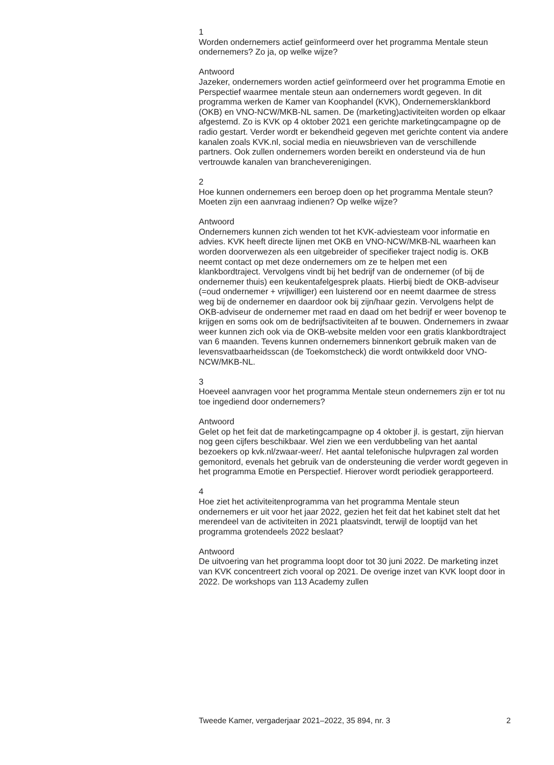1
Worden ondernemers actief geïnformeerd over het programma Mentale steun ondernemers? Zo ja, op welke wijze?
Antwoord
Jazeker, ondernemers worden actief geïnformeerd over het programma Emotie en Perspectief waarmee mentale steun aan ondernemers wordt gegeven. In dit programma werken de Kamer van Koophandel (KVK), Ondernemersklankbord (OKB) en VNO-NCW/MKB-NL samen. De (marketing)activiteiten worden op elkaar afgestemd. Zo is KVK op 4 oktober 2021 een gerichte marketingcampagne op de radio gestart. Verder wordt er bekendheid gegeven met gerichte content via andere kanalen zoals KVK.nl, social media en nieuwsbrieven van de verschillende partners. Ook zullen ondernemers worden bereikt en ondersteund via de hun vertrouwde kanalen van brancheverenigingen.
2
Hoe kunnen ondernemers een beroep doen op het programma Mentale steun? Moeten zijn een aanvraag indienen? Op welke wijze?
Antwoord
Ondernemers kunnen zich wenden tot het KVK-adviesteam voor informatie en advies. KVK heeft directe lijnen met OKB en VNO-NCW/MKB-NL waarheen kan worden doorverwezen als een uitgebreider of specifieker traject nodig is. OKB neemt contact op met deze ondernemers om ze te helpen met een klankbordtraject. Vervolgens vindt bij het bedrijf van de ondernemer (of bij de ondernemer thuis) een keukentafelgesprek plaats. Hierbij biedt de OKB-adviseur (=oud ondernemer + vrijwilliger) een luisterend oor en neemt daarmee de stress weg bij de ondernemer en daardoor ook bij zijn/haar gezin. Vervolgens helpt de OKB-adviseur de ondernemer met raad en daad om het bedrijf er weer bovenop te krijgen en soms ook om de bedrijfsactiviteiten af te bouwen. Ondernemers in zwaar weer kunnen zich ook via de OKB-website melden voor een gratis klankbordtraject van 6 maanden. Tevens kunnen ondernemers binnenkort gebruik maken van de levensvatbaarheidsscan (de Toekomstcheck) die wordt ontwikkeld door VNO-NCW/MKB-NL.
3
Hoeveel aanvragen voor het programma Mentale steun ondernemers zijn er tot nu toe ingediend door ondernemers?
Antwoord
Gelet op het feit dat de marketingcampagne op 4 oktober jl. is gestart, zijn hiervan nog geen cijfers beschikbaar. Wel zien we een verdubbeling van het aantal bezoekers op kvk.nl/zwaar-weer/. Het aantal telefonische hulpvragen zal worden gemonitord, evenals het gebruik van de ondersteuning die verder wordt gegeven in het programma Emotie en Perspectief. Hierover wordt periodiek gerapporteerd.
4
Hoe ziet het activiteitenprogramma van het programma Mentale steun ondernemers er uit voor het jaar 2022, gezien het feit dat het kabinet stelt dat het merendeel van de activiteiten in 2021 plaatsvindt, terwijl de looptijd van het programma grotendeels 2022 beslaat?
Antwoord
De uitvoering van het programma loopt door tot 30 juni 2022. De marketing inzet van KVK concentreert zich vooral op 2021. De overige inzet van KVK loopt door in 2022. De workshops van 113 Academy zullen
Tweede Kamer, vergaderjaar 2021–2022, 35 894, nr. 3 2